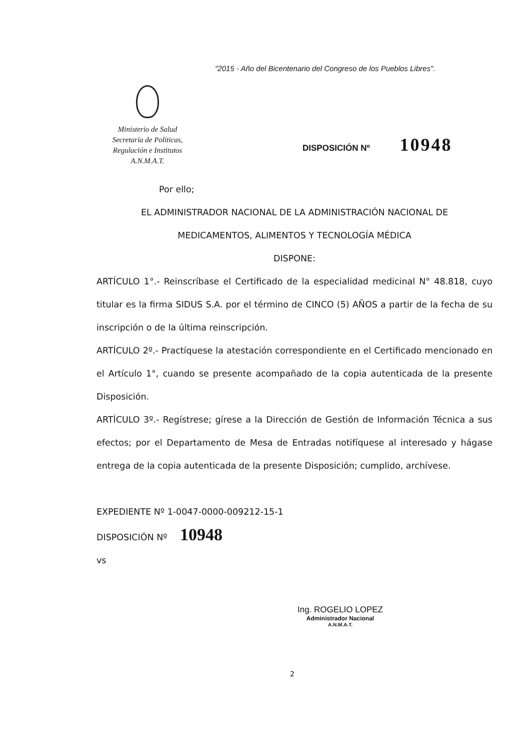"2015 - Año del Bicentenario del Congreso de los Pueblos Libres".
Ministerio de Salud
Secretaría de Políticas,
Regulación e Institutos
A.N.M.A.T.
DISPOSICIÓN Nº 10948
Por ello;
EL ADMINISTRADOR NACIONAL DE LA ADMINISTRACIÓN NACIONAL DE
MEDICAMENTOS, ALIMENTOS Y TECNOLOGÍA MÉDICA
DISPONE:
ARTÍCULO 1°.- Reinscríbase el Certificado de la especialidad medicinal N° 48.818, cuyo titular es la firma SIDUS S.A. por el término de CINCO (5) AÑOS a partir de la fecha de su inscripción o de la última reinscripción.
ARTÍCULO 2º.- Practíquese la atestación correspondiente en el Certificado mencionado en el Artículo 1°, cuando se presente acompañado de la copia autenticada de la presente Disposición.
ARTÍCULO 3º.- Regístrese; gírese a la Dirección de Gestión de Información Técnica a sus efectos; por el Departamento de Mesa de Entradas notifíquese al interesado y hágase entrega de la copia autenticada de la presente Disposición; cumplido, archívese.
EXPEDIENTE Nº 1-0047-0000-009212-15-1
DISPOSICIÓN Nº 10948
vs
Ing. ROGELIO LOPEZ
Administrador Nacional
A.N.M.A.T.
2